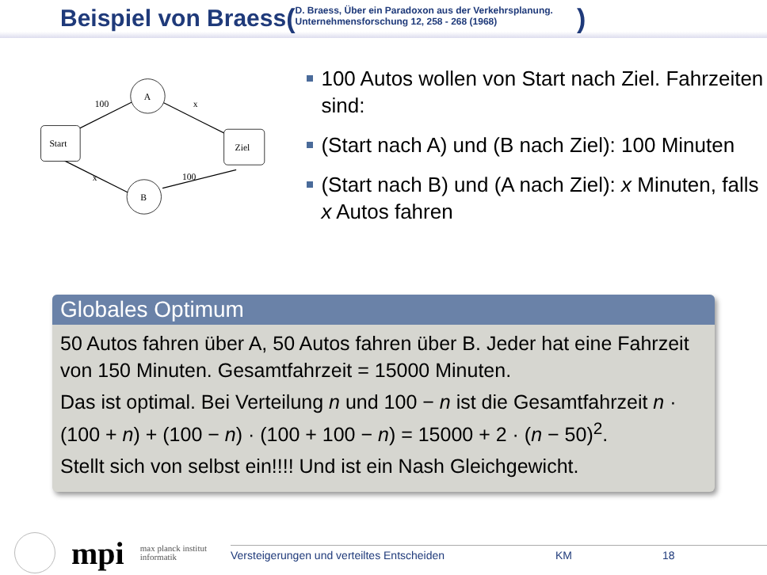Beispiel von Braess (D. Braess, Über ein Paradoxon aus der Verkehrsplanung.
Unternehmensforschung 12, 258 - 268 (1968))
Start
Ziel
A
B
100
x
x
100
100 Autos wollen von Start nach Ziel. Fahrzeiten sind:
(Start nach A) und (B nach Ziel): 100 Minuten
(Start nach B) und (A nach Ziel): x Minuten, falls x Autos fahren
Globales Optimum
50 Autos fahren über A, 50 Autos fahren über B. Jeder hat eine Fahrzeit von 150 Minuten. Gesamtfahrzeit = 15000 Minuten.
Das ist optimal. Bei Verteilung n und 100 − n ist die Gesamtfahrzeit n · (100 + n) + (100 − n) · (100 + 100 − n) = 15000 + 2 · (n − 50)<sup>2</sup>.
Stellt sich von selbst ein!!!! Und ist ein Nash Gleichgewicht.
mpi
max planck institut
informatik
Versteigerungen und verteiltes Entscheiden KM 18